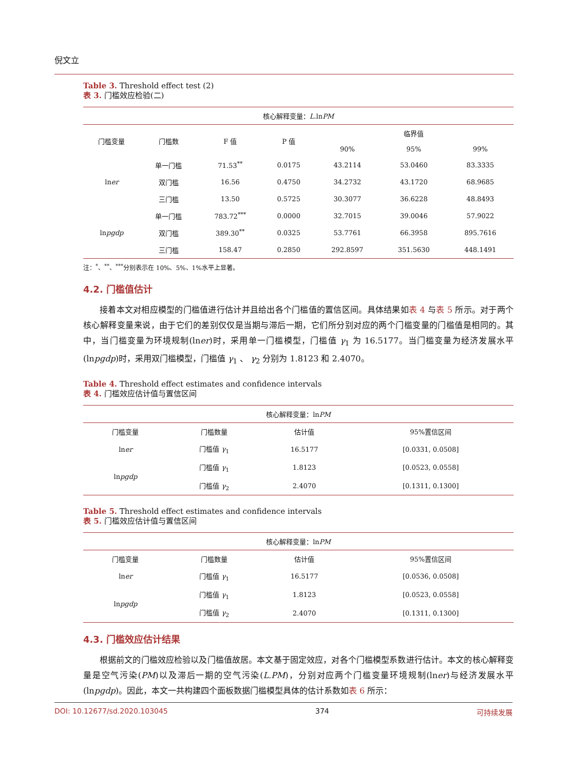倪文立
Table 3. Threshold effect test (2)
表 3. 门槛效应检验(二)
| 核心解释变量： L .ln PM | | | | | | |
| --- | --- | --- | --- | --- | --- | --- |
| 门槛变量 | 门槛数 | F 值 | P 值 | 临界值 | | |
| | | | | 90% | 95% | 99% |
| ln er | 单一门槛 | 71.53<sup>**</sup> | 0.0175 | 43.2114 | 53.0460 | 83.3335 |
| | 双门槛 | 16.56 | 0.4750 | 34.2732 | 43.1720 | 68.9685 |
| | 三门槛 | 13.50 | 0.5725 | 30.3077 | 36.6228 | 48.8493 |
| ln pgdp | 单一门槛 | 783.72<sup>***</sup> | 0.0000 | 32.7015 | 39.0046 | 57.9022 |
| | 双门槛 | 389.30<sup>**</sup> | 0.0325 | 53.7761 | 66.3958 | 895.7616 |
| | 三门槛 | 158.47 | 0.2850 | 292.8597 | 351.5630 | 448.1491 |
注：<sup>*</sup>、<sup>**</sup>、<sup>***</sup>分别表示在 10%、5%、1%水平上显著。
4.2. 门槛值估计
接着本文对相应模型的门槛值进行估计并且给出各个门槛值的置信区间。具体结果如表 4 与表 5 所示。对于两个核心解释变量来说，由于它们的差别仅仅是当期与滞后一期，它们所分别对应的两个门槛变量的门槛值是相同的。其中，当门槛变量为环境规制(lner)时，采用单一门槛模型，门槛值 γ<sub>1</sub> 为 16.5177。当门槛变量为经济发展水平(lnpgdp)时，采用双门槛模型，门槛值 γ<sub>1</sub> 、 γ<sub>2</sub> 分别为 1.8123 和 2.4070。
Table 4. Threshold effect estimates and confidence intervals
表 4. 门槛效应估计值与置信区间
| 核心解释变量：ln PM | | | |
| --- | --- | --- | --- |
| 门槛变量 | 门槛数量 | 估计值 | 95%置信区间 |
| ln er | 门槛值 γ<sub>1</sub> | 16.5177 | [0.0331, 0.0508] |
| ln pgdp | 门槛值 γ<sub>1</sub> | 1.8123 | [0.0523, 0.0558] |
| | 门槛值 γ<sub>2</sub> | 2.4070 | [0.1311, 0.1300] |
Table 5. Threshold effect estimates and confidence intervals
表 5. 门槛效应估计值与置信区间
| 核心解释变量：ln PM | | | |
| --- | --- | --- | --- |
| 门槛变量 | 门槛数量 | 估计值 | 95%置信区间 |
| ln er | 门槛值 γ<sub>1</sub> | 16.5177 | [0.0536, 0.0508] |
| ln pgdp | 门槛值 γ<sub>1</sub> | 1.8123 | [0.0523, 0.0558] |
| | 门槛值 γ<sub>2</sub> | 2.4070 | [0.1311, 0.1300] |
4.3. 门槛效应估计结果
根据前文的门槛效应检验以及门槛值故居。本文基于固定效应，对各个门槛模型系数进行估计。本文的核心解释变量是空气污染(PM)以及滞后一期的空气污染(L.PM)，分别对应两个门槛变量环境规制(lner)与经济发展水平(lnpgdp)。因此，本文一共构建四个面板数据门槛模型具体的估计系数如表 6 所示：
DOI: 10.12677/sd.2020.103045 374 可持续发展